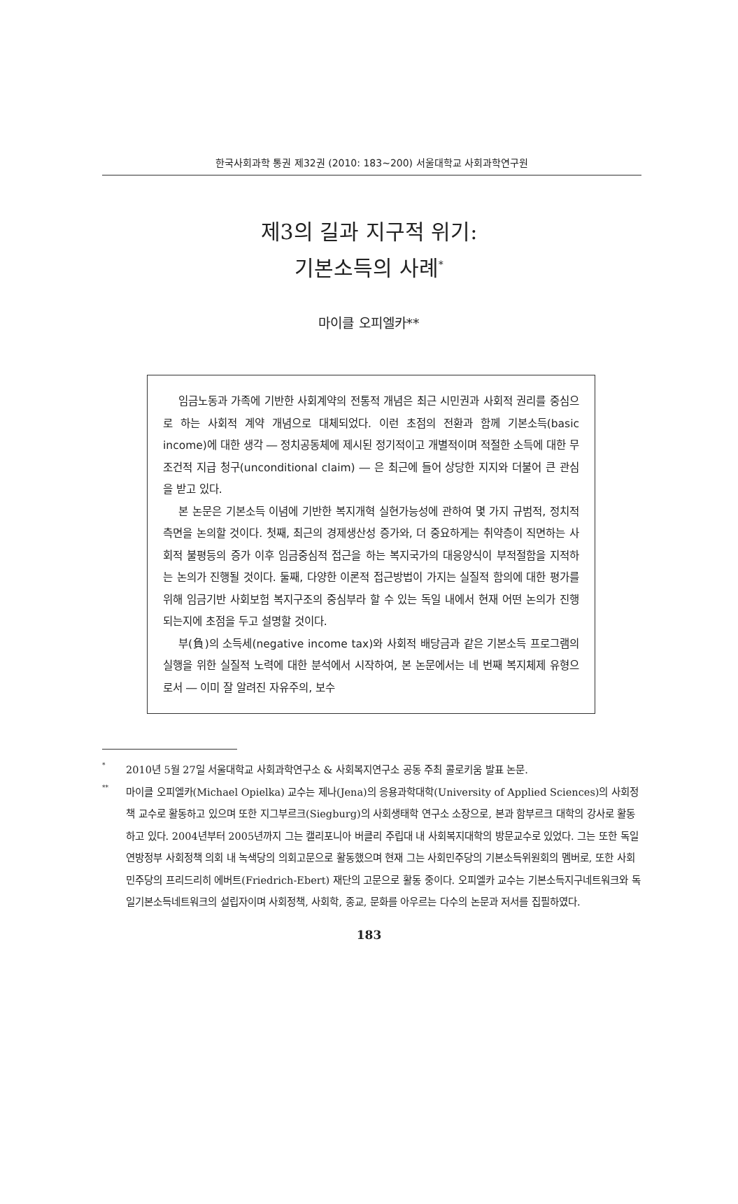한국사회과학 통권 제32권 (2010: 183∼200) 서울대학교 사회과학연구원
제3의 길과 지구적 위기:
기본소득의 사례<sup>*</sup>
마이클 오피엘카**
임금노동과 가족에 기반한 사회계약의 전통적 개념은 최근 시민권과 사회적 권리를 중심으로 하는 사회적 계약 개념으로 대체되었다. 이런 초점의 전환과 함께 기본소득(basic income)에 대한 생각 ― 정치공동체에 제시된 정기적이고 개별적이며 적절한 소득에 대한 무조건적 지급 청구(unconditional claim) ― 은 최근에 들어 상당한 지지와 더불어 큰 관심을 받고 있다.
본 논문은 기본소득 이념에 기반한 복지개혁 실현가능성에 관하여 몇 가지 규범적, 정치적 측면을 논의할 것이다. 첫째, 최근의 경제생산성 증가와, 더 중요하게는 취약층이 직면하는 사회적 불평등의 증가 이후 임금중심적 접근을 하는 복지국가의 대응양식이 부적절함을 지적하는 논의가 진행될 것이다. 둘째, 다양한 이론적 접근방법이 가지는 실질적 함의에 대한 평가를 위해 임금기반 사회보험 복지구조의 중심부라 할 수 있는 독일 내에서 현재 어떤 논의가 진행되는지에 초점을 두고 설명할 것이다.
부(負)의 소득세(negative income tax)와 사회적 배당금과 같은 기본소득 프로그램의 실행을 위한 실질적 노력에 대한 분석에서 시작하여, 본 논문에서는 네 번째 복지체제 유형으로서 ― 이미 잘 알려진 자유주의, 보수
<sup>*</sup> 2010년 5월 27일 서울대학교 사회과학연구소 & 사회복지연구소 공동 주최 콜로키움 발표 논문.
<sup>**</sup> 마이클 오피엘카(Michael Opielka) 교수는 제나(Jena)의 응용과학대학(University of Applied Sciences)의 사회정책 교수로 활동하고 있으며 또한 지그부르크(Siegburg)의 사회생태학 연구소 소장으로, 본과 함부르크 대학의 강사로 활동하고 있다. 2004년부터 2005년까지 그는 캘리포니아 버클리 주립대 내 사회복지대학의 방문교수로 있었다. 그는 또한 독일 연방정부 사회정책 의회 내 녹색당의 의회고문으로 활동했으며 현재 그는 사회민주당의 기본소득위원회의 멤버로, 또한 사회민주당의 프리드리히 에버트(Friedrich-Ebert) 재단의 고문으로 활동 중이다. 오피엘카 교수는 기본소득지구네트워크와 독일기본소득네트워크의 설립자이며 사회정책, 사회학, 종교, 문화를 아우르는 다수의 논문과 저서를 집필하였다.
183